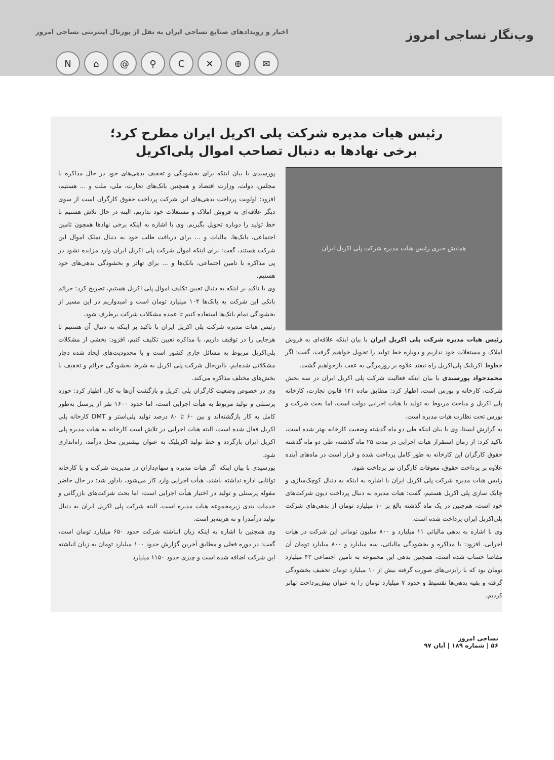وب‌نگار نساجی امروز اخبار و رویدادهای صنایع نساجی ایران به نقل از پورتال اینترنتی نساجی امروز
N ⌂ @ ⚲ C ✕ ⊕ ✉
رئیس هیات مدیره شرکت پلی اکریل ایران مطرح کرد؛
برخی نهادها به دنبال تصاحب اموال پلی‌اکریل
همایش خبری رئیس هیات مدیره شرکت پلی اکریل ایران
رئیس هیات مدیره شرکت پلی اکریل ایران با بیان اینکه علاقه‌ای به فروش املاک و مستغلات خود نداریم و دوباره خط تولید را تحویل خواهیم گرفت، گفت: اگر خطوط اکریلیک پلی‌اکریل راه نیفتد علاوه بر روزمرگی به عقب بازخواهیم گشت.
محمدجواد پورسیدی با بیان اینکه فعالیت شرکت پلی اکریل ایران در سه بخش شرکت، کارخانه و بورس است، اظهار کرد: مطابق ماده ۱۴۱ قانون تجارت، کارخانه پلی اکریل و مباحث مربوط به تولید با هیات اجرایی دولت است، اما بحث شرکت و بورس تحت نظارت هیات مدیره است.
به گزارش ایسنا، وی با بیان اینکه طی دو ماه گذشته وضعیت کارخانه بهتر شده است، تاکید کرد: از زمان استقرار هیات اجرایی در مدت ۲۵ ماه گذشته، طی دو ماه گذشته حقوق کارگران این کارخانه به طور کامل پرداخت شده و قرار است در ماه‌های آینده علاوه بر پرداخت حقوق، معوقات کارگران نیز پرداخت شود.
رئیس هیات مدیره شرکت پلی اکریل ایران با اشاره به اینکه به دنبال کوچک‌سازی و چابک سازی پلی اکریل هستیم، گفت: هیات مدیره به دنبال پرداخت دیون شرکت‌های خود است، هم‌چنین در یک ماه گذشته بالغ بر ۱۰ میلیارد تومان از بدهی‌های شرکت پلی‌اکریل ایران پرداخت شده است.
وی با اشاره به بدهی مالیاتی ۱۱ میلیارد و ۸۰۰ میلیون تومانی این شرکت در هیات اجرایی، افزود: با مذاکره و بخشودگی مالیاتی، سه میلیارد و ۸۰۰ میلیارد تومان آن مفاصا حساب شده است، همچنین بدهی این مجموعه به تامین اجتماعی ۴۳ میلیارد تومان بود که با رایزنی‌های صورت گرفته بیش از ۱۰ میلیارد تومان تخفیف بخشودگی گرفته و بقیه بدهی‌ها تقسیط و حدود ۷ میلیارد تومان را به عنوان پیش‌پرداخت تهاتر کردیم.
پورسیدی با بیان اینکه برای بخشودگی و تخفیف بدهی‌های خود در حال مذاکره با مجلس، دولت، وزارت اقتصاد و همچنین بانک‌های تجارت، ملی، ملت و ... هستیم، افزود: اولویت پرداخت بدهی‌های این شرکت پرداخت حقوق کارگران است از سوی دیگر علاقه‌ای به فروش املاک و مستغلات خود نداریم، البته در حال تلاش هستیم تا خط تولید را دوباره تحویل بگیریم. وی با اشاره به اینکه برخی نهادها همچون تامین اجتماعی، بانک‌ها، مالیات و ... برای دریافت طلب خود به دنبال تملک اموال این شرکت هستند، گفت: برای اینکه اموال شرکت پلی اکریل ایران وارد مزایده نشود در پی مذاکره با تامین اجتماعی، بانک‌ها و ... برای تهاتر و بخشودگی بدهی‌های خود هستیم.
وی با تاکید بر اینکه به دنبال تعیین تکلیف اموال پلی اکریل هستیم، تصریح کرد: جرائم بانکی این شرکت به بانک‌ها ۱۰۴ میلیارد تومان است و امیدواریم در این مسیر از بخشودگی تمام بانک‌ها استفاده کنیم تا عمده مشکلات شرکت برطرف شود.
رئیس هیات مدیره شرکت پلی اکریل ایران با تاکید بر اینکه به دنبال آن هستیم تا هرجایی را در توقیف داریم، با مذاکره تعیین تکلیف کنیم، افزود: بخشی از مشکلات پلی‌اکریل مربوط به مسائل جاری کشور است و با محدودیت‌های ایجاد شده دچار مشکلاتی شده‌ایم، بااین‌حال شرکت پلی اکریل به شرط بخشودگی جرائم و تخفیف با بخش‌های مختلف مذاکره می‌کند.
وی در خصوص وضعیت کارگران پلی اکریل و بازگشت آن‌ها به کار، اظهار کرد: حوزه پرسنلی و تولید مربوط به هیأت اجرایی است، اما حدود ۱۶۰۰ نفر از پرسنل به‌طور کامل به کار بازگشته‌اند و بین ۶۰ تا ۸۰ درصد تولید پلی‌استر و DMT کارخانه پلی اکریل فعال شده است، البته هیات اجرایی در تلاش است کارخانه به هیات مدیره پلی اکریل ایران بازگردد و خط تولید اکریلیک به عنوان بیشترین محل درآمد، راه‌اندازی شود.
پورسیدی با بیان اینکه اگر هیات مدیره و سهام‌داران در مدیریت شرکت و یا کارخانه توانایی اداره نداشته باشند، هیأت اجرایی وارد کار می‌شود، یادآور شد: در حال حاضر مقوله پرسنلی و تولید در اختیار هیأت اجرایی است، اما بحث شرکت‌های بازرگانی و خدمات بندی زیرمجموعه هیات مدیره است، البته شرکت پلی اکریل ایران به دنبال تولید درآمدزا و نه هزینه‌بر است.
وی همچنین با اشاره به اینکه زیان انباشته شرکت حدود ۶۵۰ میلیارد تومان است، گفت: در دوره فعلی و مطابق آخرین گزارش حدود ۱۰۰ میلیارد تومان به زیان انباشته این شرکت اضافه شده است و چیزی حدود ۱۱۵۰ میلیارد
نساجی امروز
۵۶ | شماره ۱۸۹ | آبان ۹۷